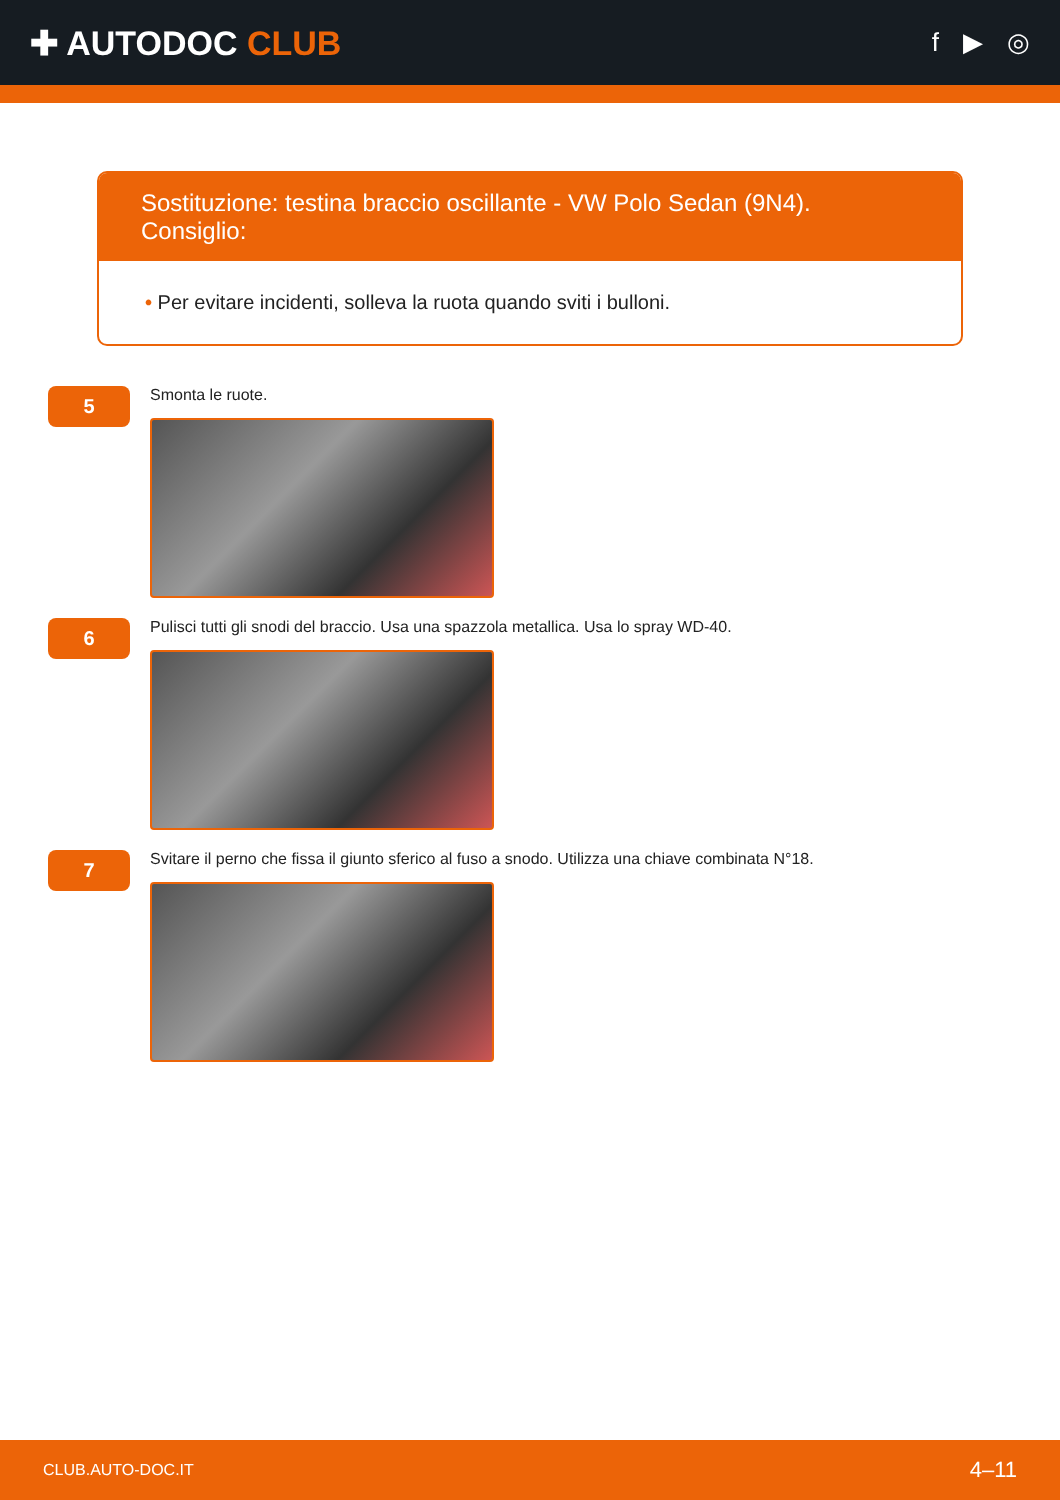✚ AUTODOC CLUB
f ▶ ◎
Sostituzione: testina braccio oscillante - VW Polo Sedan (9N4). Consiglio:
• Per evitare incidenti, solleva la ruota quando sviti i bulloni.
5
Smonta le ruote.
6
Pulisci tutti gli snodi del braccio. Usa una spazzola metallica. Usa lo spray WD-40.
7
Svitare il perno che fissa il giunto sferico al fuso a snodo. Utilizza una chiave combinata N°18.
CLUB.AUTO-DOC.IT 4–11